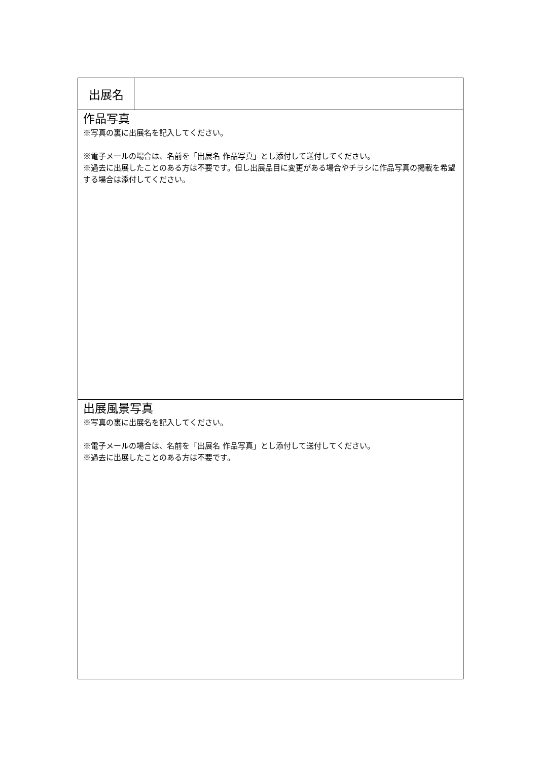| 出展名 | |
| 作品写真 ※写真の裏に出展名を記入してください。 ※電子メールの場合は、名前を「出展名 作品写真」とし添付して送付してください。 ※過去に出展したことのある方は不要です。但し出展品目に変更がある場合やチラシに作品写真の掲載を希望する場合は添付してください。 | |
| 出展風景写真 ※写真の裏に出展名を記入してください。 ※電子メールの場合は、名前を「出展名 作品写真」とし添付して送付してください。 ※過去に出展したことのある方は不要です。 | |